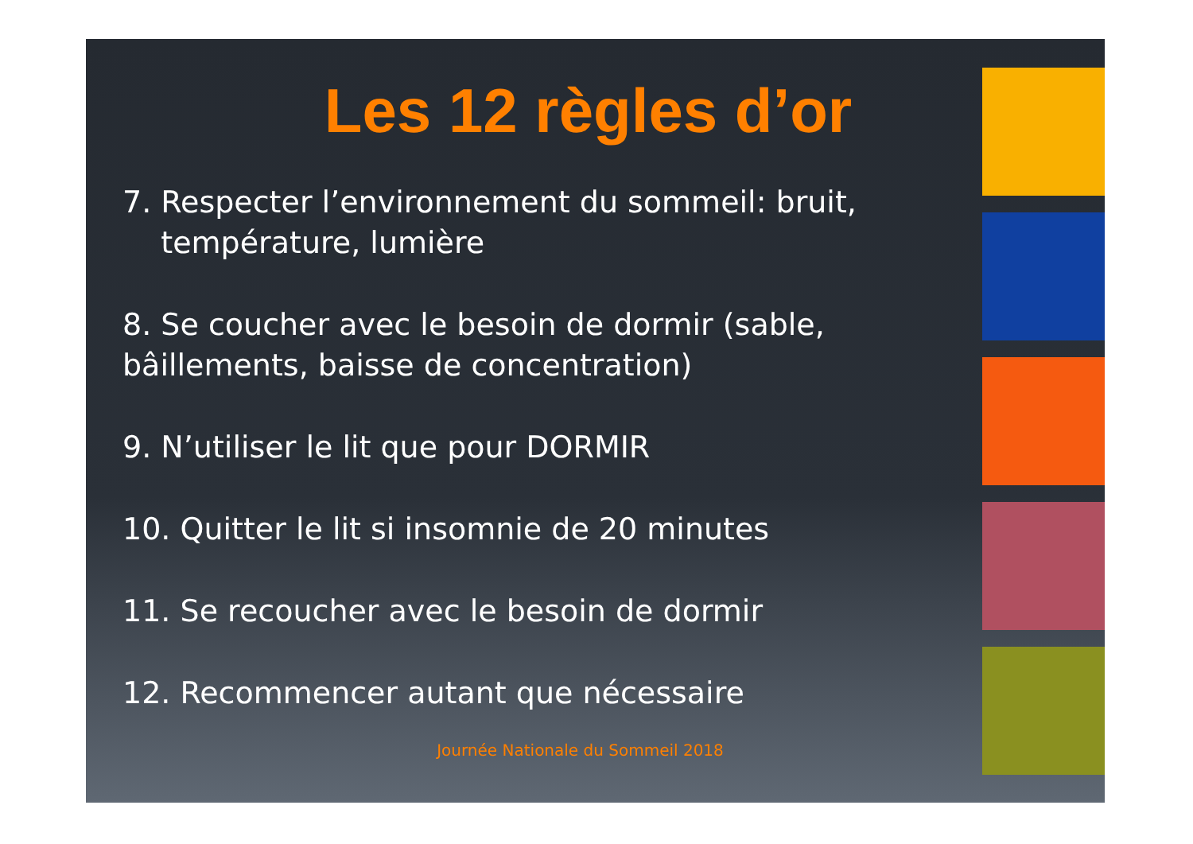Les 12 règles d’or
7. Respecter l’environnement du sommeil: bruit,
température, lumière
8. Se coucher avec le besoin de dormir (sable, bâillements, baisse de concentration)
9. N’utiliser le lit que pour DORMIR
10. Quitter le lit si insomnie de 20 minutes
11. Se recoucher avec le besoin de dormir
12. Recommencer autant que nécessaire
Journée Nationale du Sommeil 2018